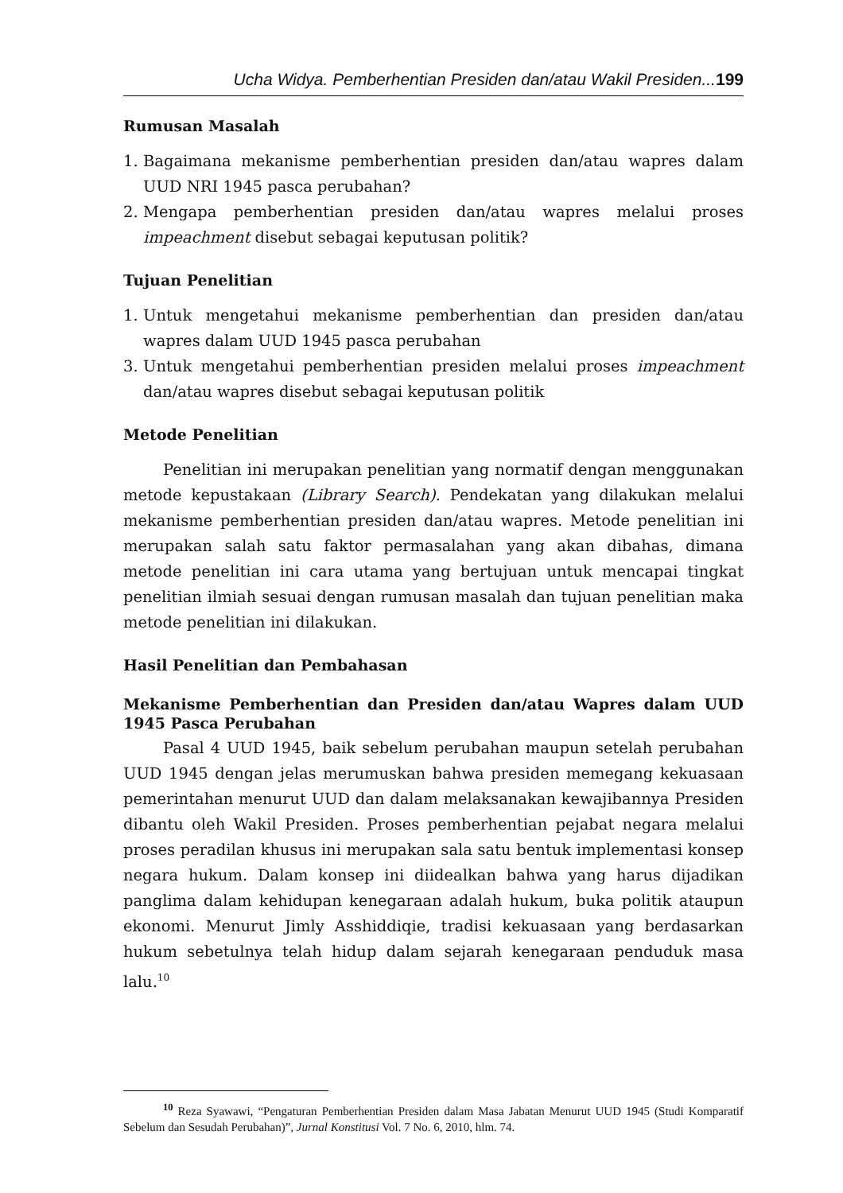Ucha Widya. Pemberhentian Presiden dan/atau Wakil Presiden...199
Rumusan Masalah
1. Bagaimana mekanisme pemberhentian presiden dan/atau wapres dalam UUD NRI 1945 pasca perubahan?
2. Mengapa pemberhentian presiden dan/atau wapres melalui proses impeachment disebut sebagai keputusan politik?
Tujuan Penelitian
1. Untuk mengetahui mekanisme pemberhentian dan presiden dan/atau wapres dalam UUD 1945 pasca perubahan
3. Untuk mengetahui pemberhentian presiden melalui proses impeachment dan/atau wapres disebut sebagai keputusan politik
Metode Penelitian
Penelitian ini merupakan penelitian yang normatif dengan menggunakan metode kepustakaan (Library Search). Pendekatan yang dilakukan melalui mekanisme pemberhentian presiden dan/atau wapres. Metode penelitian ini merupakan salah satu faktor permasalahan yang akan dibahas, dimana metode penelitian ini cara utama yang bertujuan untuk mencapai tingkat penelitian ilmiah sesuai dengan rumusan masalah dan tujuan penelitian maka metode penelitian ini dilakukan.
Hasil Penelitian dan Pembahasan
Mekanisme Pemberhentian dan Presiden dan/atau Wapres dalam UUD 1945 Pasca Perubahan
Pasal 4 UUD 1945, baik sebelum perubahan maupun setelah perubahan UUD 1945 dengan jelas merumuskan bahwa presiden memegang kekuasaan pemerintahan menurut UUD dan dalam melaksanakan kewajibannya Presiden dibantu oleh Wakil Presiden. Proses pemberhentian pejabat negara melalui proses peradilan khusus ini merupakan sala satu bentuk implementasi konsep negara hukum. Dalam konsep ini diidealkan bahwa yang harus dijadikan panglima dalam kehidupan kenegaraan adalah hukum, buka politik ataupun ekonomi. Menurut Jimly Asshiddiqie, tradisi kekuasaan yang berdasarkan hukum sebetulnya telah hidup dalam sejarah kenegaraan penduduk masa lalu.<sup>10</sup>
<sup>10</sup> Reza Syawawi, “Pengaturan Pemberhentian Presiden dalam Masa Jabatan Menurut UUD 1945 (Studi Komparatif Sebelum dan Sesudah Perubahan)”, Jurnal Konstitusi Vol. 7 No. 6, 2010, hlm. 74.